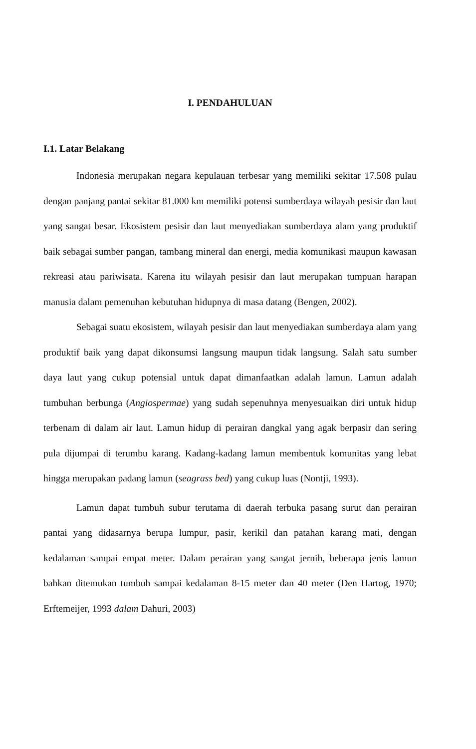I. PENDAHULUAN
I.1. Latar Belakang
Indonesia merupakan negara kepulauan terbesar yang memiliki sekitar 17.508 pulau dengan panjang pantai sekitar 81.000 km memiliki potensi sumberdaya wilayah pesisir dan laut yang sangat besar. Ekosistem pesisir dan laut menyediakan sumberdaya alam yang produktif baik sebagai sumber pangan, tambang mineral dan energi, media komunikasi maupun kawasan rekreasi atau pariwisata. Karena itu wilayah pesisir dan laut merupakan tumpuan harapan manusia dalam pemenuhan kebutuhan hidupnya di masa datang (Bengen, 2002).
Sebagai suatu ekosistem, wilayah pesisir dan laut menyediakan sumberdaya alam yang produktif baik yang dapat dikonsumsi langsung maupun tidak langsung. Salah satu sumber daya laut yang cukup potensial untuk dapat dimanfaatkan adalah lamun. Lamun adalah tumbuhan berbunga (Angiospermae) yang sudah sepenuhnya menyesuaikan diri untuk hidup terbenam di dalam air laut. Lamun hidup di perairan dangkal yang agak berpasir dan sering pula dijumpai di terumbu karang. Kadang-kadang lamun membentuk komunitas yang lebat hingga merupakan padang lamun (seagrass bed) yang cukup luas (Nontji, 1993).
Lamun dapat tumbuh subur terutama di daerah terbuka pasang surut dan perairan pantai yang didasarnya berupa lumpur, pasir, kerikil dan patahan karang mati, dengan kedalaman sampai empat meter. Dalam perairan yang sangat jernih, beberapa jenis lamun bahkan ditemukan tumbuh sampai kedalaman 8-15 meter dan 40 meter (Den Hartog, 1970; Erftemeijer, 1993 dalam Dahuri, 2003)